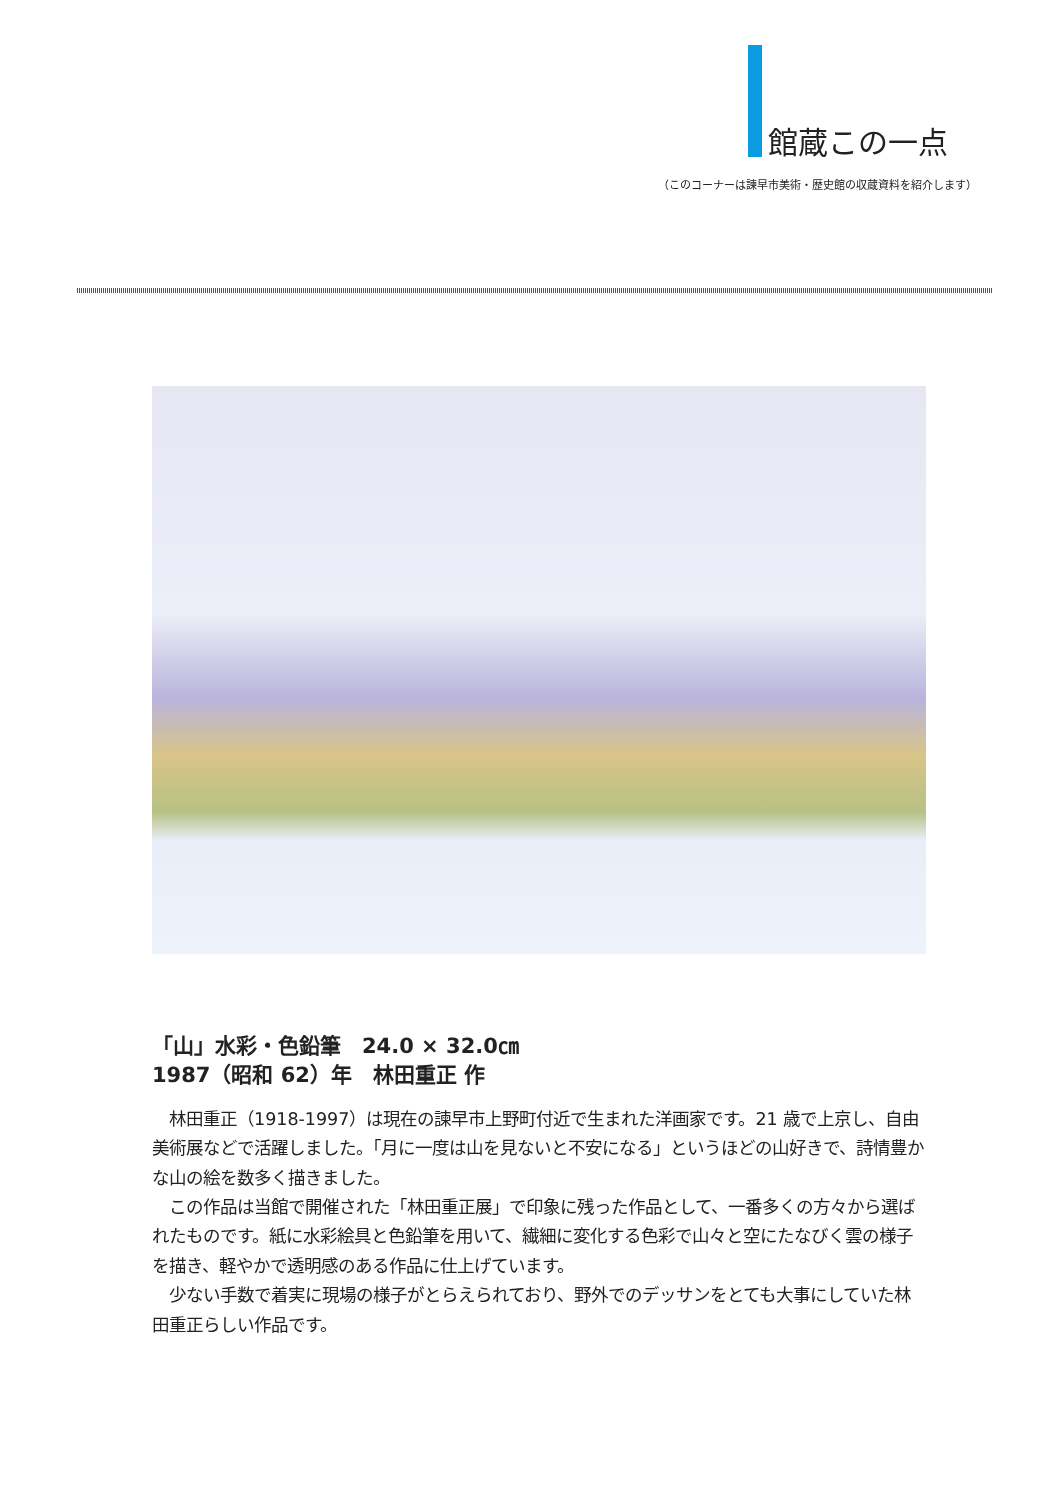館蔵この一点
（このコーナーは諫早市美術・歴史館の収蔵資料を紹介します）
「山」水彩・色鉛筆　24.0 × 32.0㎝
1987（昭和 62）年　林田重正 作
　林田重正（1918-1997）は現在の諫早市上野町付近で生まれた洋画家です。21 歳で上京し、自由美術展などで活躍しました。「月に一度は山を見ないと不安になる」というほどの山好きで、詩情豊かな山の絵を数多く描きました。
　この作品は当館で開催された「林田重正展」で印象に残った作品として、一番多くの方々から選ばれたものです。紙に水彩絵具と色鉛筆を用いて、繊細に変化する色彩で山々と空にたなびく雲の様子を描き、軽やかで透明感のある作品に仕上げています。
　少ない手数で着実に現場の様子がとらえられており、野外でのデッサンをとても大事にしていた林田重正らしい作品です。